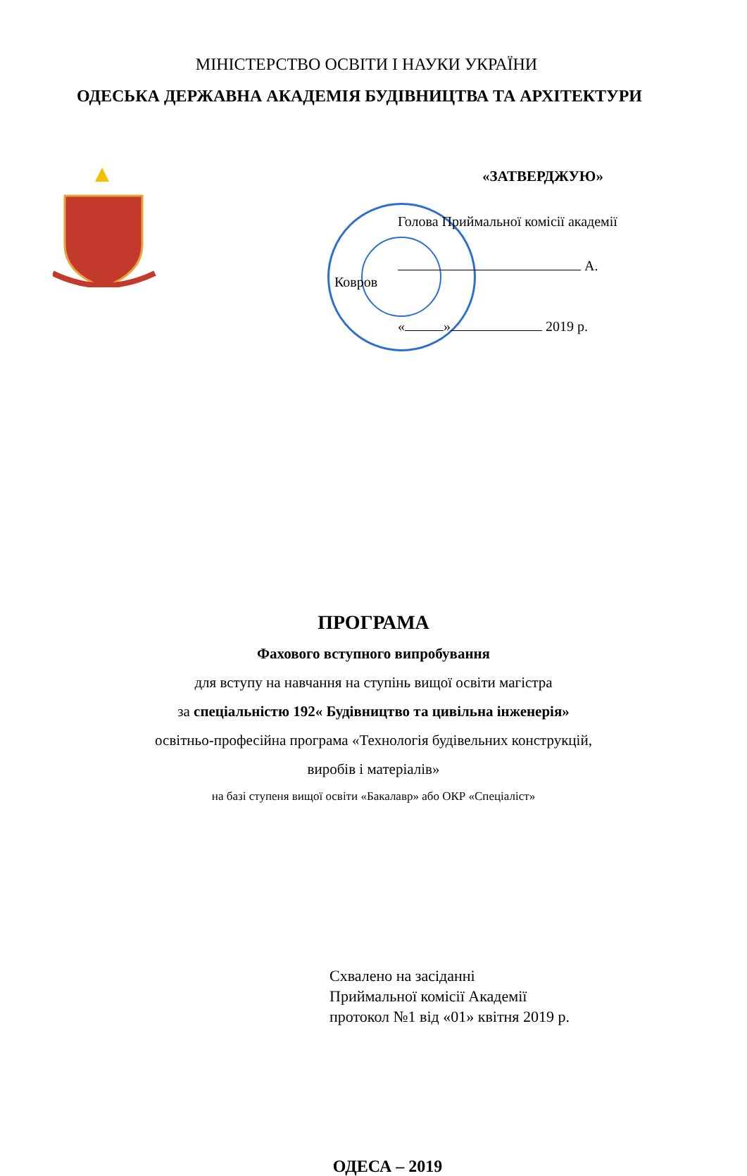МІНІСТЕРСТВО ОСВІТИ І НАУКИ УКРАЇНИ
ОДЕСЬКА ДЕРЖАВНА АКАДЕМІЯ БУДІВНИЦТВА ТА АРХІТЕКТУРИ
«ЗАТВЕРДЖУЮ»
Голова Приймальної комісії академії
А. Ковров
« » 2019 р.
ПРОГРАМА
Фахового вступного випробування
для вступу на навчання на ступінь вищої освіти магістра
за спеціальністю 192« Будівництво та цивільна інженерія»
освітньо-професійна програма «Технологія будівельних конструкцій,
виробів і матеріалів»
на базі ступеня вищої освіти «Бакалавр» або ОКР «Спеціаліст»
Схвалено на засіданні
Приймальної комісії Академії
протокол №1 від «01» квітня 2019 р.
ОДЕСА – 2019